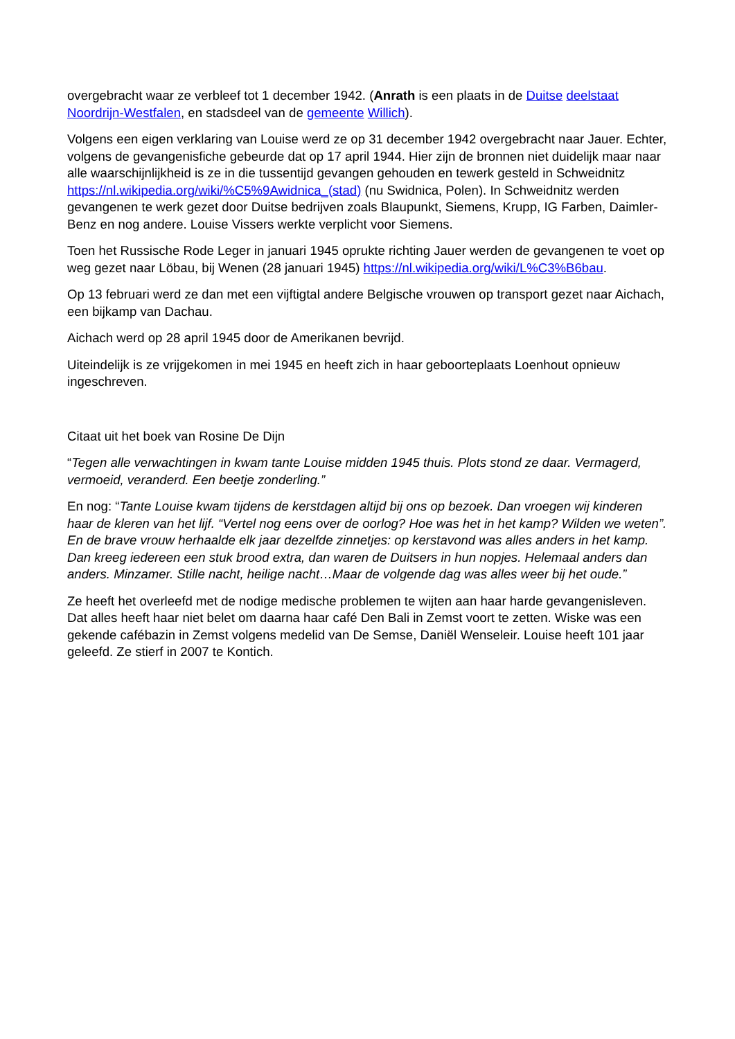overgebracht waar ze verbleef tot 1 december 1942. (Anrath is een plaats in de Duitse deelstaat Noordrijn-Westfalen, en stadsdeel van de gemeente Willich).
Volgens een eigen verklaring van Louise werd ze op 31 december 1942 overgebracht naar Jauer. Echter, volgens de gevangenisfiche gebeurde dat op 17 april 1944. Hier zijn de bronnen niet duidelijk maar naar alle waarschijnlijkheid is ze in die tussentijd gevangen gehouden en tewerk gesteld in Schweidnitz https://nl.wikipedia.org/wiki/%C5%9Awidnica_(stad) (nu Swidnica, Polen). In Schweidnitz werden gevangenen te werk gezet door Duitse bedrijven zoals Blaupunkt, Siemens, Krupp, IG Farben, Daimler-Benz en nog andere. Louise Vissers werkte verplicht voor Siemens.
Toen het Russische Rode Leger in januari 1945 oprukte richting Jauer werden de gevangenen te voet op weg gezet naar Löbau, bij Wenen (28 januari 1945) https://nl.wikipedia.org/wiki/L%C3%B6bau.
Op 13 februari werd ze dan met een vijftigtal andere Belgische vrouwen op transport gezet naar Aichach, een bijkamp van Dachau.
Aichach werd op 28 april 1945 door de Amerikanen bevrijd.
Uiteindelijk is ze vrijgekomen in mei 1945 en heeft zich in haar geboorteplaats Loenhout opnieuw ingeschreven.
Citaat uit het boek van Rosine De Dijn
“Tegen alle verwachtingen in kwam tante Louise midden 1945 thuis. Plots stond ze daar. Vermagerd, vermoeid, veranderd. Een beetje zonderling.”
En nog: “Tante Louise kwam tijdens de kerstdagen altijd bij ons op bezoek. Dan vroegen wij kinderen haar de kleren van het lijf. “Vertel nog eens over de oorlog? Hoe was het in het kamp? Wilden we weten”. En de brave vrouw herhaalde elk jaar dezelfde zinnetjes: op kerstavond was alles anders in het kamp. Dan kreeg iedereen een stuk brood extra, dan waren de Duitsers in hun nopjes. Helemaal anders dan anders. Minzamer. Stille nacht, heilige nacht…Maar de volgende dag was alles weer bij het oude.”
Ze heeft het overleefd met de nodige medische problemen te wijten aan haar harde gevangenisleven. Dat alles heeft haar niet belet om daarna haar café Den Bali in Zemst voort te zetten. Wiske was een gekende cafébazin in Zemst volgens medelid van De Semse, Daniël Wenseleir. Louise heeft 101 jaar geleefd. Ze stierf in 2007 te Kontich.